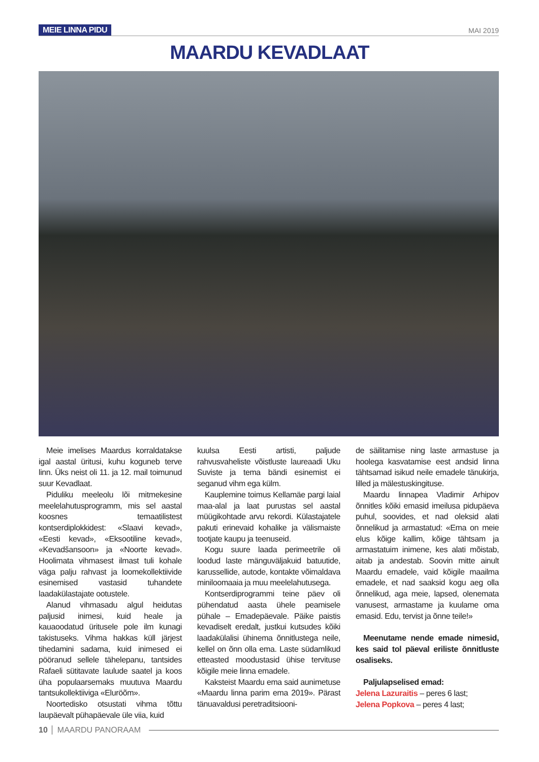MEIE LINNA PIDU MAI 2019
MAARDU KEVADLAAT
Meie imelises Maardus korraldatakse igal aastal üritusi, kuhu koguneb terve linn. Üks neist oli 11. ja 12. mail toimunud suur Kevadlaat.
Piduliku meeleolu lõi mitmekesine meelelahutusprogramm, mis sel aastal koosnes temaatilistest kontserdiplokkidest: «Slaavi kevad», «Eesti kevad», «Eksootiline kevad», «Kevadšansoon» ja «Noorte kevad». Hoolimata vihmasest ilmast tuli kohale väga palju rahvast ja loomekollektiivide esinemised vastasid tuhandete laadakülastajate ootustele.
Alanud vihmasadu algul heidutas paljusid inimesi, kuid heale ja kauaoodatud üritusele pole ilm kunagi takistuseks. Vihma hakkas küll järjest tihedamini sadama, kuid inimesed ei pööranud sellele tähelepanu, tantsides Rafaeli sütitavate laulude saatel ja koos üha populaarsemaks muutuva Maardu tantsukollektiiviga «Eluröõm».
Noortedisko otsustati vihma tõttu laupäevalt pühapäevale üle viia, kuid
kuulsa Eesti artisti, paljude rahvusvaheliste võistluste laureaadi Uku Suviste ja tema bändi esinemist ei seganud vihm ega külm.
Kauplemine toimus Kellamäe pargi laial maa-alal ja laat purustas sel aastal müügikohtade arvu rekordi. Külastajatele pakuti erinevaid kohalike ja välismaiste tootjate kaupu ja teenuseid.
Kogu suure laada perimeetrile oli loodud laste mänguväljakuid batuutide, karussellide, autode, kontakte võimaldava miniloomaaia ja muu meelelahutusega.
Kontserdiprogrammi teine päev oli pühendatud aasta ühele peamisele pühale – Emadepäevale. Päike paistis kevadiselt eredalt, justkui kutsudes kõiki laadakülalisi ühinema õnnitlustega neile, kellel on õnn olla ema. Laste südamlikud etteasted moodustasid ühise tervituse kõigile meie linna emadele.
Kaksteist Maardu ema said aunimetuse «Maardu linna parim ema 2019». Pärast tänuavaldusi peretraditsiooni-
de säilitamise ning laste armastuse ja hoolega kasvatamise eest andsid linna tähtsamad isikud neile emadele tänukirja, lilled ja mälestuskingituse.
Maardu linnapea Vladimir Arhipov õnnitles kõiki emasid imeilusa pidupäeva puhul, soovides, et nad oleksid alati õnnelikud ja armastatud: «Ema on meie elus kõige kallim, kõige tähtsam ja armastatuim inimene, kes alati mõistab, aitab ja andestab. Soovin mitte ainult Maardu emadele, vaid kõigile maailma emadele, et nad saaksid kogu aeg olla õnnelikud, aga meie, lapsed, olenemata vanusest, armastame ja kuulame oma emasid. Edu, tervist ja õnne teile!»
Meenutame nende emade nimesid, kes said tol päeval eriliste õnnitluste osaliseks.
Paljulapselised emad:
Jelena Lazuraitis – peres 6 last;
Jelena Popkova – peres 4 last;
10 MAARDU PANORAAM